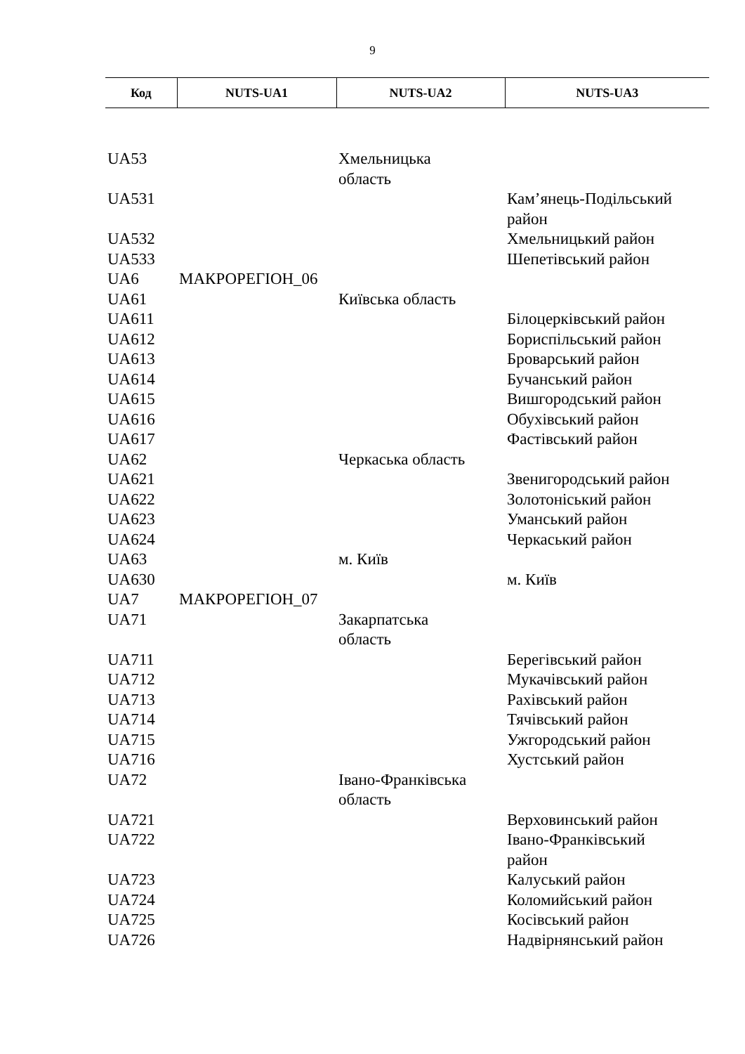9
| Код | NUTS-UA1 | NUTS-UA2 | NUTS-UA3 |
| --- | --- | --- | --- |
| UA53 | | Хмельницька область | |
| UA531 | | | Кам’янець-Подільський район |
| UA532 | | | Хмельницький район |
| UA533 | | | Шепетівський район |
| UA6 | МАКРОРЕГІОН_06 | | |
| UA61 | | Київська область | |
| UA611 | | | Білоцерківський район |
| UA612 | | | Бориспільський район |
| UA613 | | | Броварський район |
| UA614 | | | Бучанський район |
| UA615 | | | Вишгородський район |
| UA616 | | | Обухівський район |
| UA617 | | | Фастівський район |
| UA62 | | Черкаська область | |
| UA621 | | | Звенигородський район |
| UA622 | | | Золотоніський район |
| UA623 | | | Уманський район |
| UA624 | | | Черкаський район |
| UA63 | | м. Київ | |
| UA630 | | | м. Київ |
| UA7 | МАКРОРЕГІОН_07 | | |
| UA71 | | Закарпатська область | |
| UA711 | | | Берегівський район |
| UA712 | | | Мукачівський район |
| UA713 | | | Рахівський район |
| UA714 | | | Тячівський район |
| UA715 | | | Ужгородський район |
| UA716 | | | Хустський район |
| UA72 | | Івано-Франківська область | |
| UA721 | | | Верховинський район |
| UA722 | | | Івано-Франківський район |
| UA723 | | | Калуський район |
| UA724 | | | Коломийський район |
| UA725 | | | Косівський район |
| UA726 | | | Надвірнянський район |